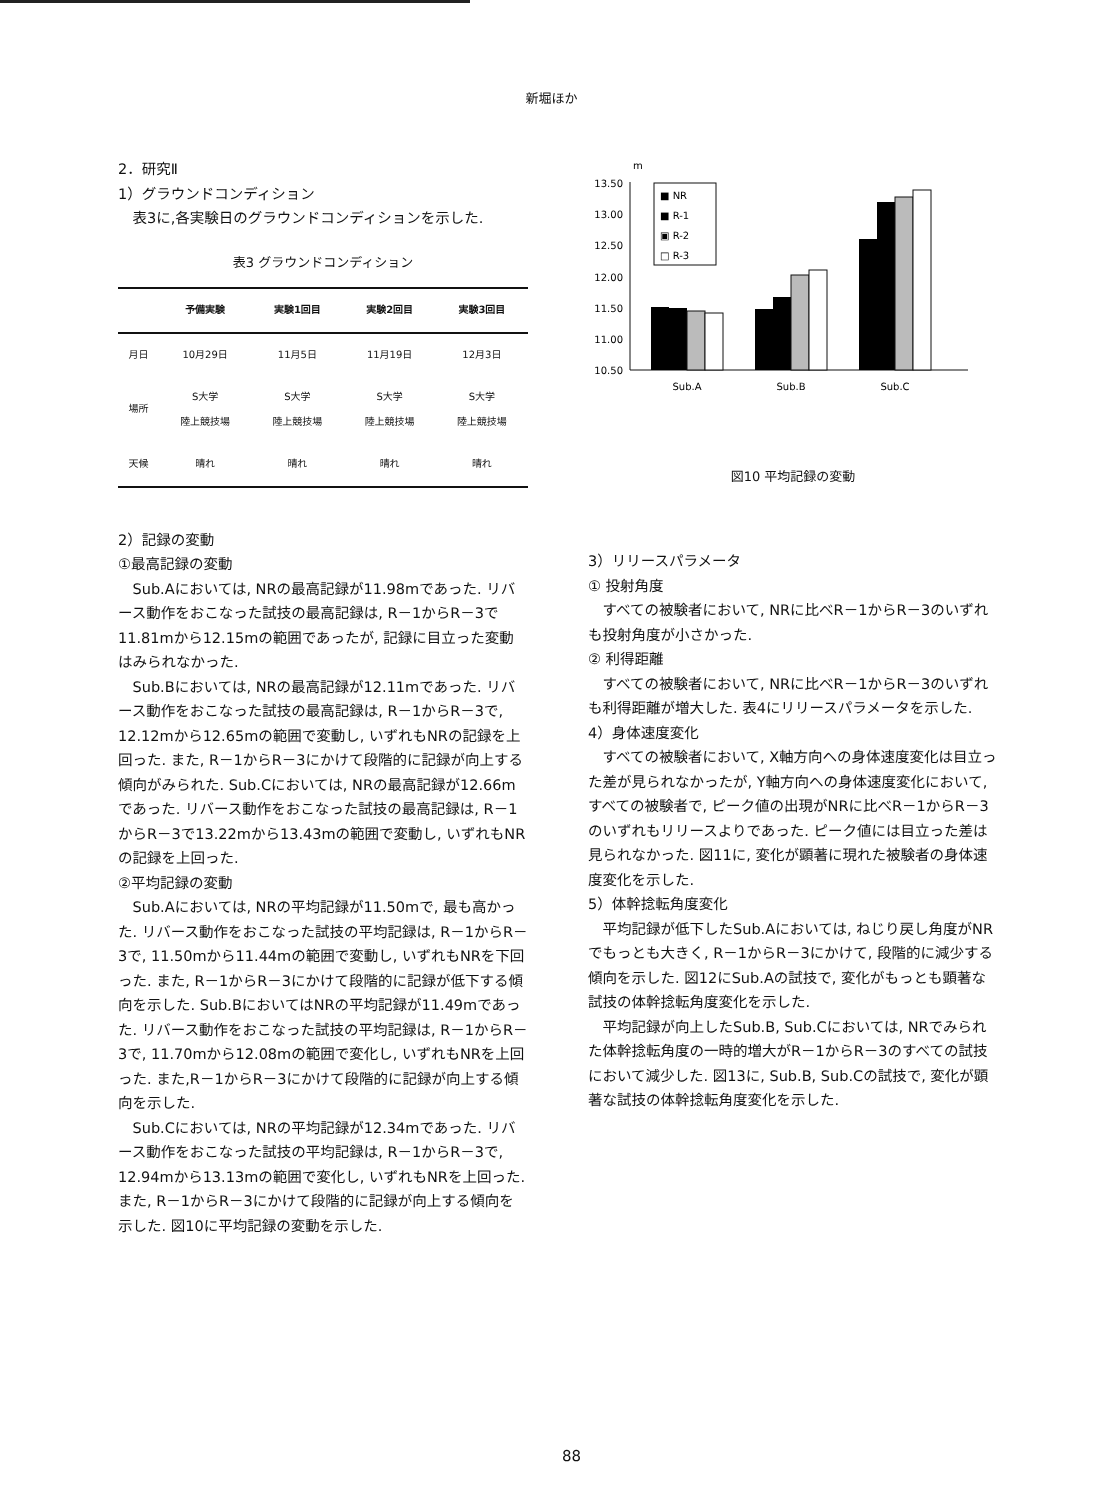新堀ほか
2．研究Ⅱ
1）グラウンドコンディション
表3に,各実験日のグラウンドコンディションを示した.
表3 グラウンドコンディション
| | 予備実験 | 実験1回目 | 実験2回目 | 実験3回目 |
| --- | --- | --- | --- | --- |
| 月日 | 10月29日 | 11月5日 | 11月19日 | 12月3日 |
| 場所 | S大学 陸上競技場 | S大学 陸上競技場 | S大学 陸上競技場 | S大学 陸上競技場 |
| 天候 | 晴れ | 晴れ | 晴れ | 晴れ |
2）記録の変動
①最高記録の変動
Sub.Aにおいては, NRの最高記録が11.98mであった. リバース動作をおこなった試技の最高記録は, R－1からR－3で11.81mから12.15mの範囲であったが, 記録に目立った変動はみられなかった.
Sub.Bにおいては, NRの最高記録が12.11mであった. リバース動作をおこなった試技の最高記録は, R－1からR－3で, 12.12mから12.65mの範囲で変動し, いずれもNRの記録を上回った. また, R－1からR－3にかけて段階的に記録が向上する傾向がみられた. Sub.Cにおいては, NRの最高記録が12.66mであった. リバース動作をおこなった試技の最高記録は, R－1からR－3で13.22mから13.43mの範囲で変動し, いずれもNRの記録を上回った.
②平均記録の変動
Sub.Aにおいては, NRの平均記録が11.50mで, 最も高かった. リバース動作をおこなった試技の平均記録は, R－1からR－3で, 11.50mから11.44mの範囲で変動し, いずれもNRを下回った. また, R－1からR－3にかけて段階的に記録が低下する傾向を示した. Sub.BにおいてはNRの平均記録が11.49mであった. リバース動作をおこなった試技の平均記録は, R－1からR－3で, 11.70mから12.08mの範囲で変化し, いずれもNRを上回った. また,R－1からR－3にかけて段階的に記録が向上する傾向を示した.
Sub.Cにおいては, NRの平均記録が12.34mであった. リバース動作をおこなった試技の平均記録は, R－1からR－3で, 12.94mから13.13mの範囲で変化し, いずれもNRを上回った. また, R－1からR－3にかけて段階的に記録が向上する傾向を示した. 図10に平均記録の変動を示した.
m
13.50
13.00
12.50
12.00
11.50
11.00
10.50
■ NR
■ R-1
▣ R-2
□ R-3
Sub.A
Sub.B
Sub.C
図10 平均記録の変動
3）リリースパラメータ
① 投射角度
すべての被験者において, NRに比べR－1からR－3のいずれも投射角度が小さかった.
② 利得距離
すべての被験者において, NRに比べR－1からR－3のいずれも利得距離が増大した. 表4にリリースパラメータを示した.
4）身体速度変化
すべての被験者において, X軸方向への身体速度変化は目立った差が見られなかったが, Y軸方向への身体速度変化において, すべての被験者で, ピーク値の出現がNRに比べR－1からR－3のいずれもリリースよりであった. ピーク値には目立った差は見られなかった. 図11に, 変化が顕著に現れた被験者の身体速度変化を示した.
5）体幹捻転角度変化
平均記録が低下したSub.Aにおいては, ねじり戻し角度がNRでもっとも大きく, R－1からR－3にかけて, 段階的に減少する傾向を示した. 図12にSub.Aの試技で, 変化がもっとも顕著な試技の体幹捻転角度変化を示した.
平均記録が向上したSub.B, Sub.Cにおいては, NRでみられた体幹捻転角度の一時的増大がR－1からR－3のすべての試技において減少した. 図13に, Sub.B, Sub.Cの試技で, 変化が顕著な試技の体幹捻転角度変化を示した.
88